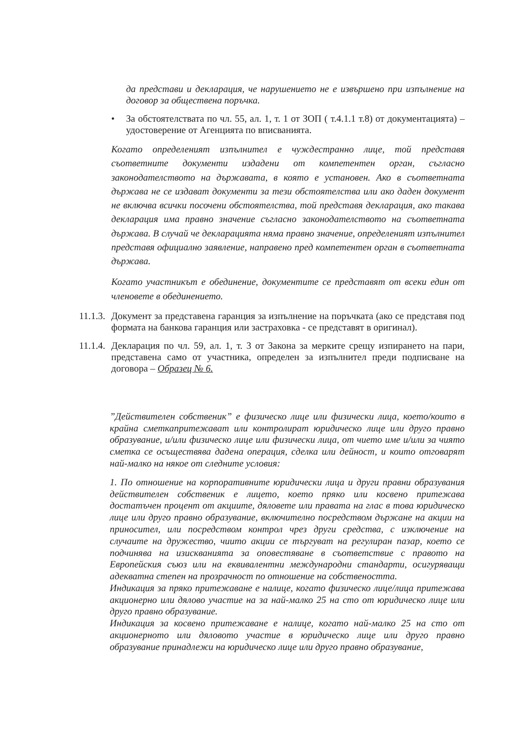да представи и декларация, че нарушението не е извършено при изпълнение на договор за обществена поръчка.
• За обстоятелствата по чл. 55, ал. 1, т. 1 от ЗОП ( т.4.1.1 т.8) от документацията) – удостоверение от Агенцията по вписванията.
Когато определеният изпълнител е чуждестранно лице, той представя съответните документи издадени от компетентен орган, съгласно законодателството на държавата, в която е установен. Ако в съответната държава не се издават документи за тези обстоятелства или ако даден документ не включва всички посочени обстоятелства, той представя декларация, ако такава декларация има правно значение съгласно законодателството на съответната държава. В случай че декларацията няма правно значение, определеният изпълнител представя официално заявление, направено пред компетентен орган в съответната държава.
Когато участникът е обединение, документите се представят от всеки един от членовете в обединението.
11.1.3.
Документ за представена гаранция за изпълнение на поръчката (ако се представя под формата на банкова гаранция или застраховка - се представят в оригинал).
11.1.4.
Декларация по чл. 59, ал. 1, т. 3 от Закона за мерките срещу изпирането на пари, представена само от участника, определен за изпълнител преди подписване на договора – Образец № 6.
”Действителен собственик” е физическо лице или физически лица, което/които в крайна сметкапритежават или контролират юридическо лице или друго правно образувание, и/или физическо лице или физически лица, от чието име и/или за чиято сметка се осъществява дадена операция, сделка или дейност, и които отговарят най-малко на някое от следните условия:
1. По отношение на корпоративните юридически лица и други правни образувания действителен собственик е лицето, което пряко или косвено притежава достатъчен процент от акциите, дяловете или правата на глас в това юридическо лице или друго правно образувание, включително посредством държане на акции на приносител, или посредством контрол чрез други средства, с изключение на случаите на дружество, чиито акции се търгуват на регулиран пазар, което се подчинява на изискванията за оповестяване в съответствие с правото на Европейския съюз или на еквивалентни международни стандарти, осигуряващи адекватна степен на прозрачност по отношение на собствеността.
Индикация за пряко притежаване е налице, когато физическо лице/лица притежава акционерно или дялово участие на за най-малко 25 на сто от юридическо лице или друго правно образувание.
Индикация за косвено притежаване е налице, когато най-малко 25 на сто от акционерното или дяловото участие в юридическо лице или друго правно образувание принадлежи на юридическо лице или друго правно образувание,